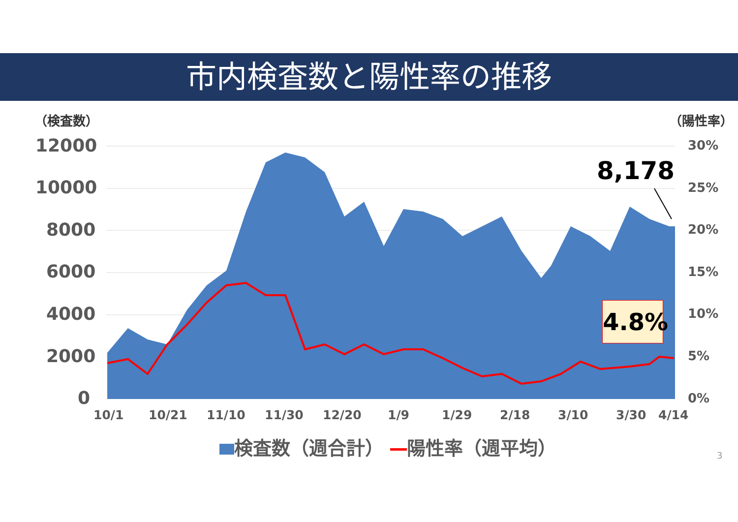市内検査数と陽性率の推移
（検査数） （陽性率）
12000
10000
8000
6000
4000
2000
0
30%
25%
20%
15%
10%
5%
0%
10/1 10/21 11/10 11/30 12/20 1/9 1/29 2/18 3/10 3/30 4/14
8,178
4.8%
検査数（週合計） 陽性率（週平均）
3